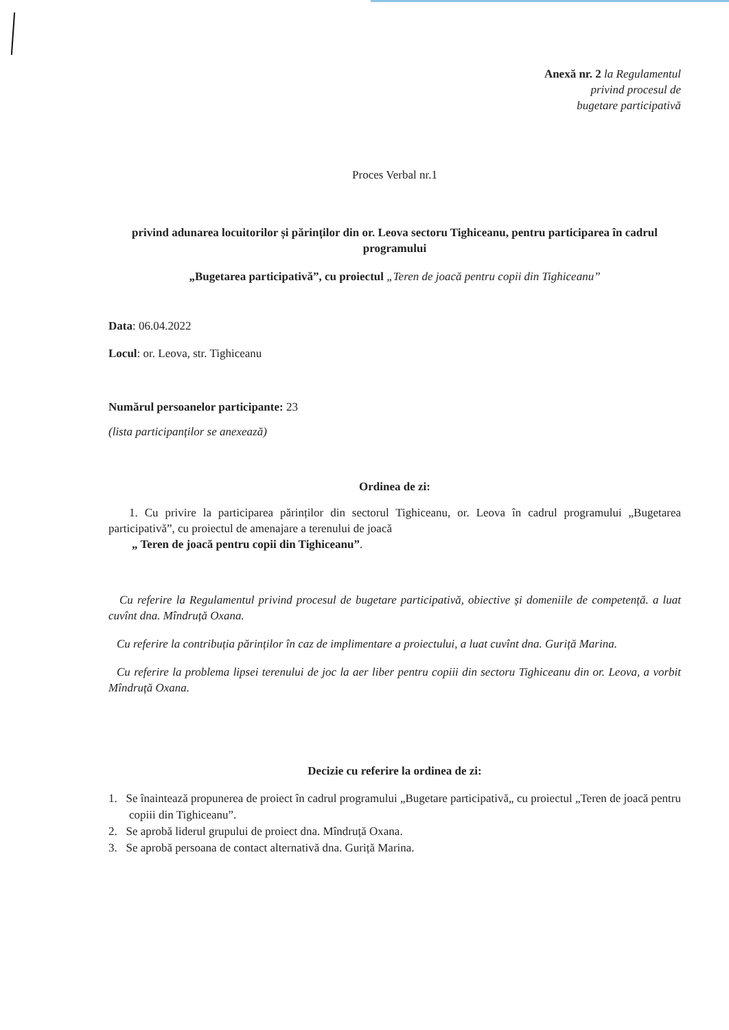Anexă nr. 2 la Regulamentul
privind procesul de
bugetare participativă
Proces Verbal nr.1
privind adunarea locuitorilor și părinților din or. Leova sectoru Tighiceanu, pentru participarea în cadrul programului
„Bugetarea participativă”, cu proiectul „Teren de joacă pentru copii din Tighiceanu”
Data: 06.04.2022
Locul: or. Leova, str. Tighiceanu
Numărul persoanelor participante: 23
(lista participanților se anexează)
Ordinea de zi:
1. Cu privire la participarea părinților din sectorul Tighiceanu, or. Leova în cadrul programului „Bugetarea participativă”, cu proiectul de amenajare a terenului de joacă
„ Teren de joacă pentru copii din Tighiceanu”.
Cu referire la Regulamentul privind procesul de bugetare participativă, obiective și domeniile de competență. a luat cuvînt dna. Mîndruță Oxana.
Cu referire la contribuția părinților în caz de implimentare a proiectului, a luat cuvînt dna. Guriță Marina.
Cu referire la problema lipsei terenului de joc la aer liber pentru copiii din sectoru Tighiceanu din or. Leova, a vorbit Mîndruță Oxana.
Decizie cu referire la ordinea de zi:
1. Se înaintează propunerea de proiect în cadrul programului „Bugetare participativă„ cu proiectul „Teren de joacă pentru copiii din Tighiceanu”.
2. Se aprobă liderul grupului de proiect dna. Mîndruță Oxana.
3. Se aprobă persoana de contact alternativă dna. Guriță Marina.